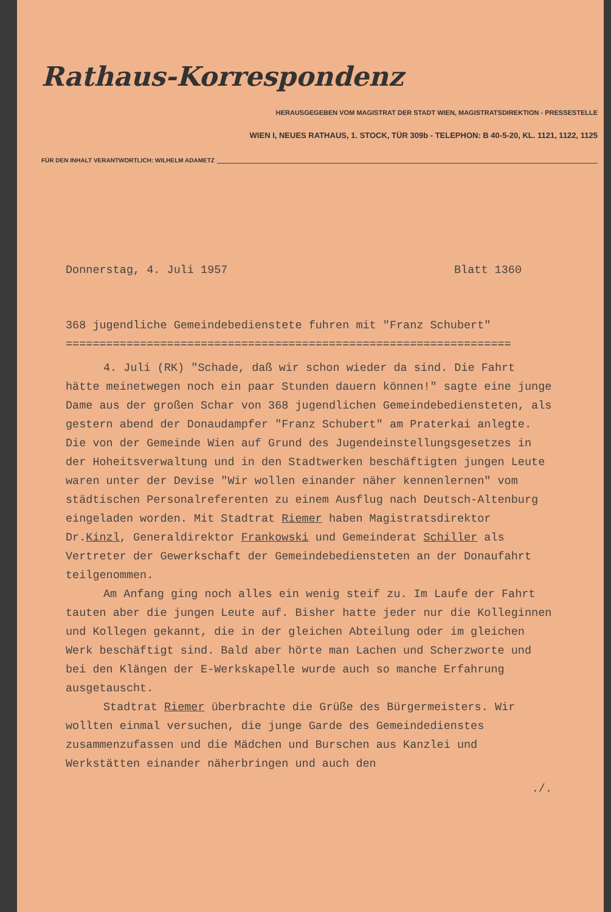Rathaus-Korrespondenz
HERAUSGEGEBEN VOM MAGISTRAT DER STADT WIEN, MAGISTRATSDIREKTION - PRESSESTELLE
WIEN I, NEUES RATHAUS, 1. STOCK, TÜR 309b - TELEPHON: B 40-5-20, KL. 1121, 1122, 1125
FÜR DEN INHALT VERANTWORTLICH: WILHELM ADAMETZ
Donnerstag, 4. Juli 1957 Blatt 1360
368 jugendliche Gemeindebedienstete fuhren mit "Franz Schubert"
==================================================================
4. Juli (RK) "Schade, daß wir schon wieder da sind. Die Fahrt hätte meinetwegen noch ein paar Stunden dauern können!" sagte eine junge Dame aus der großen Schar von 368 jugendlichen Gemeindebediensteten, als gestern abend der Donaudampfer "Franz Schubert" am Praterkai anlegte. Die von der Gemeinde Wien auf Grund des Jugendeinstellungsgesetzes in der Hoheitsverwaltung und in den Stadtwerken beschäftigten jungen Leute waren unter der Devise "Wir wollen einander näher kennenlernen" vom städtischen Personalreferenten zu einem Ausflug nach Deutsch-Altenburg eingeladen worden. Mit Stadtrat Riemer haben Magistratsdirektor Dr.Kinzl, Generaldirektor Frankowski und Gemeinderat Schiller als Vertreter der Gewerkschaft der Gemeindebediensteten an der Donaufahrt teilgenommen.
Am Anfang ging noch alles ein wenig steif zu. Im Laufe der Fahrt tauten aber die jungen Leute auf. Bisher hatte jeder nur die Kolleginnen und Kollegen gekannt, die in der gleichen Abteilung oder im gleichen Werk beschäftigt sind. Bald aber hörte man Lachen und Scherzworte und bei den Klängen der E-Werkskapelle wurde auch so manche Erfahrung ausgetauscht.
Stadtrat Riemer überbrachte die Grüße des Bürgermeisters. Wir wollten einmal versuchen, die junge Garde des Gemeindedienstes zusammenzufassen und die Mädchen und Burschen aus Kanzlei und Werkstätten einander näherbringen und auch den
./.